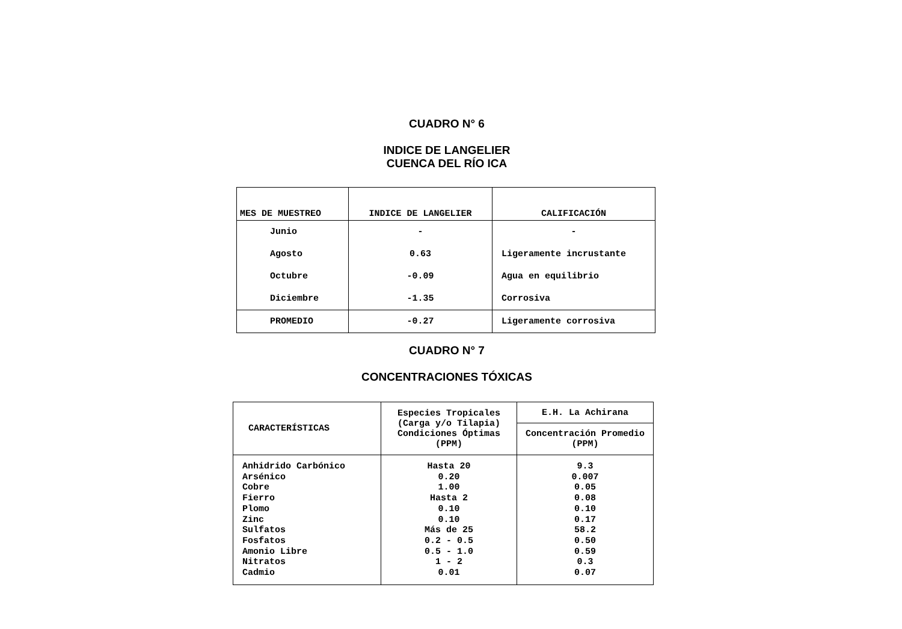CUADRO N° 6
INDICE DE LANGELIER
CUENCA DEL RÍO ICA
| MES DE MUESTREO | INDICE DE LANGELIER | CALIFICACIÓN |
| --- | --- | --- |
| Junio | - | - |
| Agosto | 0.63 | Ligeramente incrustante |
| Octubre | -0.09 | Agua en equilibrio |
| Diciembre | -1.35 | Corrosiva |
| PROMEDIO | -0.27 | Ligeramente corrosiva |
CUADRO N° 7
CONCENTRACIONES TÓXICAS
| CARACTERÍSTICAS | Especies Tropicales (Carga y/o Tilapia) Condiciones Óptimas (PPM) | E.H. La Achirana |
| --- | --- | --- |
| | | Concentración Promedio (PPM) |
| Anhidrido Carbónico Arsénico Cobre Fierro Plomo Zinc Sulfatos Fosfatos Amonio Libre Nitratos Cadmio | Hasta 20 0.20 1.00 Hasta 2 0.10 0.10 Más de 25 0.2 - 0.5 0.5 - 1.0 1 - 2 0.01 | 9.3 0.007 0.05 0.08 0.10 0.17 58.2 0.50 0.59 0.3 0.07 |